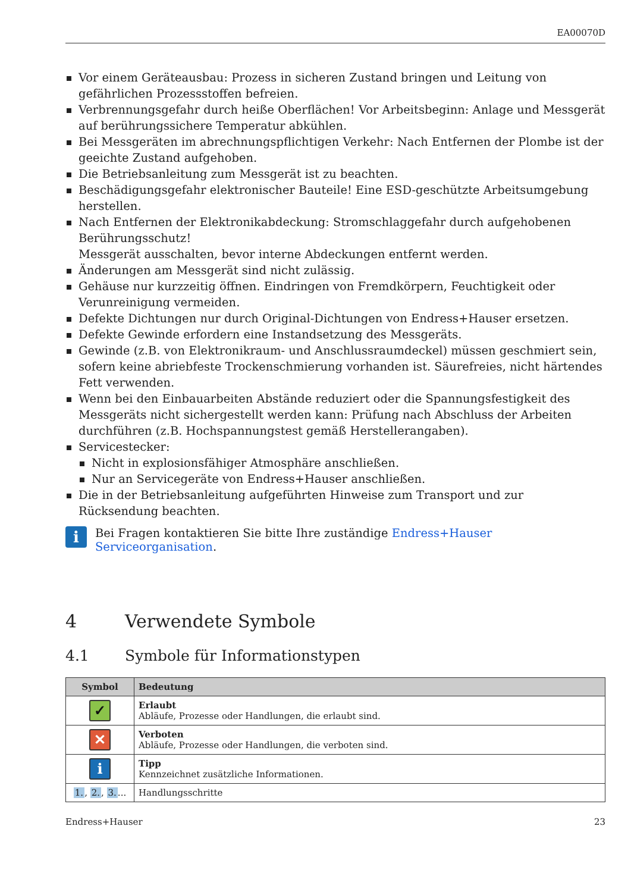EA00070D
Vor einem Geräteausbau: Prozess in sicheren Zustand bringen und Leitung von gefährlichen Prozessstoffen befreien.
Verbrennungsgefahr durch heiße Oberflächen! Vor Arbeitsbeginn: Anlage und Messgerät auf berührungssichere Temperatur abkühlen.
Bei Messgeräten im abrechnungspflichtigen Verkehr: Nach Entfernen der Plombe ist der geeichte Zustand aufgehoben.
Die Betriebsanleitung zum Messgerät ist zu beachten.
Beschädigungsgefahr elektronischer Bauteile! Eine ESD-geschützte Arbeitsumgebung herstellen.
Nach Entfernen der Elektronikabdeckung: Stromschlaggefahr durch aufgehobenen Berührungsschutz!
Messgerät ausschalten, bevor interne Abdeckungen entfernt werden.
Änderungen am Messgerät sind nicht zulässig.
Gehäuse nur kurzzeitig öffnen. Eindringen von Fremdkörpern, Feuchtigkeit oder Verunreinigung vermeiden.
Defekte Dichtungen nur durch Original-Dichtungen von Endress+Hauser ersetzen.
Defekte Gewinde erfordern eine Instandsetzung des Messgeräts.
Gewinde (z.B. von Elektronikraum- und Anschlussraumdeckel) müssen geschmiert sein, sofern keine abriebfeste Trockenschmierung vorhanden ist. Säurefreies, nicht härtendes Fett verwenden.
Wenn bei den Einbauarbeiten Abstände reduziert oder die Spannungsfestigkeit des Messgeräts nicht sichergestellt werden kann: Prüfung nach Abschluss der Arbeiten durchführen (z.B. Hochspannungstest gemäß Herstellerangaben).
Servicestecker:
Nicht in explosionsfähiger Atmosphäre anschließen.
Nur an Servicegeräte von Endress+Hauser anschließen.
Die in der Betriebsanleitung aufgeführten Hinweise zum Transport und zur Rücksendung beachten.
i
Bei Fragen kontaktieren Sie bitte Ihre zuständige Endress+Hauser Serviceorganisation.
4 Verwendete Symbole
4.1 Symbole für Informationstypen
| Symbol | Bedeutung |
| --- | --- |
| ✓ | Erlaubt Abläufe, Prozesse oder Handlungen, die erlaubt sind. |
| ✕ | Verboten Abläufe, Prozesse oder Handlungen, die verboten sind. |
| i | Tipp Kennzeichnet zusätzliche Informationen. |
| 1. , 2. , 3. ... | Handlungsschritte |
Endress+Hauser 23